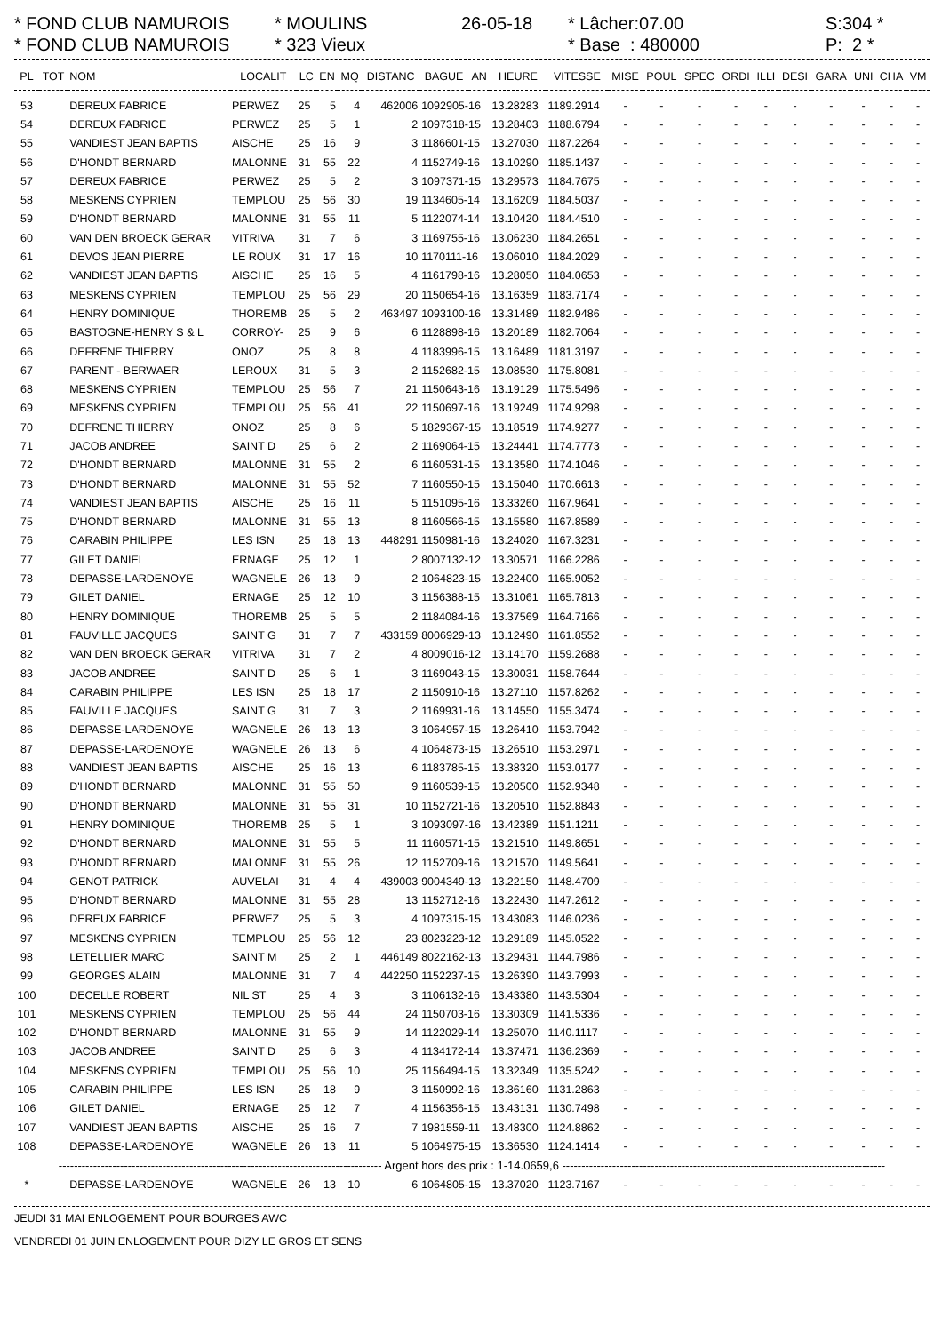* FOND CLUB NAMUROIS * MOULINS 26-05-18 * Lâcher:07.00 S:304 *
* FOND CLUB NAMUROIS * 323 Vieux * Base : 480000 P: 2 *
| PL | TOT | NOM | LOCALIT | LC | EN | MQ | DISTANC | BAGUE | AN | HEURE | VITESSE | MISE | POUL | SPEC | ORDI | ILLI | DESI | GARA | UNI | CHA | VM |
| --- | --- | --- | --- | --- | --- | --- | --- | --- | --- | --- | --- | --- | --- | --- | --- | --- | --- | --- | --- | --- | --- |
| 53 | | DEREUX FABRICE | PERWEZ | 25 | 5 | 4 | 462006 | 1092905-16 | | 13.28283 | 1189.2914 | - | - | - | - | - | - | - | - | - | - |
| 54 | | DEREUX FABRICE | PERWEZ | 25 | 5 | 1 | 2 | 1097318-15 | | 13.28403 | 1188.6794 | - | - | - | - | - | - | - | - | - | - |
| 55 | | VANDIEST JEAN BAPTIS | AISCHE | 25 | 16 | 9 | 3 | 1186601-15 | | 13.27030 | 1187.2264 | - | - | - | - | - | - | - | - | - | - |
| 56 | | D'HONDT BERNARD | MALONNE | 31 | 55 | 22 | 4 | 1152749-16 | | 13.10290 | 1185.1437 | - | - | - | - | - | - | - | - | - | - |
| 57 | | DEREUX FABRICE | PERWEZ | 25 | 5 | 2 | 3 | 1097371-15 | | 13.29573 | 1184.7675 | - | - | - | - | - | - | - | - | - | - |
| 58 | | MESKENS CYPRIEN | TEMPLOU | 25 | 56 | 30 | 19 | 1134605-14 | | 13.16209 | 1184.5037 | - | - | - | - | - | - | - | - | - | - |
| 59 | | D'HONDT BERNARD | MALONNE | 31 | 55 | 11 | 5 | 1122074-14 | | 13.10420 | 1184.4510 | - | - | - | - | - | - | - | - | - | - |
| 60 | | VAN DEN BROECK GERAR | VITRIVA | 31 | 7 | 6 | 3 | 1169755-16 | | 13.06230 | 1184.2651 | - | - | - | - | - | - | - | - | - | - |
| 61 | | DEVOS JEAN PIERRE | LE ROUX | 31 | 17 | 16 | 10 | 1170111-16 | | 13.06010 | 1184.2029 | - | - | - | - | - | - | - | - | - | - |
| 62 | | VANDIEST JEAN BAPTIS | AISCHE | 25 | 16 | 5 | 4 | 1161798-16 | | 13.28050 | 1184.0653 | - | - | - | - | - | - | - | - | - | - |
| 63 | | MESKENS CYPRIEN | TEMPLOU | 25 | 56 | 29 | 20 | 1150654-16 | | 13.16359 | 1183.7174 | - | - | - | - | - | - | - | - | - | - |
| 64 | | HENRY DOMINIQUE | THOREMB | 25 | 5 | 2 | 463497 | 1093100-16 | | 13.31489 | 1182.9486 | - | - | - | - | - | - | - | - | - | - |
| 65 | | BASTOGNE-HENRY S & L | CORROY- | 25 | 9 | 6 | 6 | 1128898-16 | | 13.20189 | 1182.7064 | - | - | - | - | - | - | - | - | - | - |
| 66 | | DEFRENE THIERRY | ONOZ | 25 | 8 | 8 | 4 | 1183996-15 | | 13.16489 | 1181.3197 | - | - | - | - | - | - | - | - | - | - |
| 67 | | PARENT - BERWAER | LEROUX | 31 | 5 | 3 | 2 | 1152682-15 | | 13.08530 | 1175.8081 | - | - | - | - | - | - | - | - | - | - |
| 68 | | MESKENS CYPRIEN | TEMPLOU | 25 | 56 | 7 | 21 | 1150643-16 | | 13.19129 | 1175.5496 | - | - | - | - | - | - | - | - | - | - |
| 69 | | MESKENS CYPRIEN | TEMPLOU | 25 | 56 | 41 | 22 | 1150697-16 | | 13.19249 | 1174.9298 | - | - | - | - | - | - | - | - | - | - |
| 70 | | DEFRENE THIERRY | ONOZ | 25 | 8 | 6 | 5 | 1829367-15 | | 13.18519 | 1174.9277 | - | - | - | - | - | - | - | - | - | - |
| 71 | | JACOB ANDREE | SAINT D | 25 | 6 | 2 | 2 | 1169064-15 | | 13.24441 | 1174.7773 | - | - | - | - | - | - | - | - | - | - |
| 72 | | D'HONDT BERNARD | MALONNE | 31 | 55 | 2 | 6 | 1160531-15 | | 13.13580 | 1174.1046 | - | - | - | - | - | - | - | - | - | - |
| 73 | | D'HONDT BERNARD | MALONNE | 31 | 55 | 52 | 7 | 1160550-15 | | 13.15040 | 1170.6613 | - | - | - | - | - | - | - | - | - | - |
| 74 | | VANDIEST JEAN BAPTIS | AISCHE | 25 | 16 | 11 | 5 | 1151095-16 | | 13.33260 | 1167.9641 | - | - | - | - | - | - | - | - | - | - |
| 75 | | D'HONDT BERNARD | MALONNE | 31 | 55 | 13 | 8 | 1160566-15 | | 13.15580 | 1167.8589 | - | - | - | - | - | - | - | - | - | - |
| 76 | | CARABIN PHILIPPE | LES ISN | 25 | 18 | 13 | 448291 | 1150981-16 | | 13.24020 | 1167.3231 | - | - | - | - | - | - | - | - | - | - |
| 77 | | GILET DANIEL | ERNAGE | 25 | 12 | 1 | 2 | 8007132-12 | | 13.30571 | 1166.2286 | - | - | - | - | - | - | - | - | - | - |
| 78 | | DEPASSE-LARDENOYE | WAGNELE | 26 | 13 | 9 | 2 | 1064823-15 | | 13.22400 | 1165.9052 | - | - | - | - | - | - | - | - | - | - |
| 79 | | GILET DANIEL | ERNAGE | 25 | 12 | 10 | 3 | 1156388-15 | | 13.31061 | 1165.7813 | - | - | - | - | - | - | - | - | - | - |
| 80 | | HENRY DOMINIQUE | THOREMB | 25 | 5 | 5 | 2 | 1184084-16 | | 13.37569 | 1164.7166 | - | - | - | - | - | - | - | - | - | - |
| 81 | | FAUVILLE JACQUES | SAINT G | 31 | 7 | 7 | 433159 | 8006929-13 | | 13.12490 | 1161.8552 | - | - | - | - | - | - | - | - | - | - |
| 82 | | VAN DEN BROECK GERAR | VITRIVA | 31 | 7 | 2 | 4 | 8009016-12 | | 13.14170 | 1159.2688 | - | - | - | - | - | - | - | - | - | - |
| 83 | | JACOB ANDREE | SAINT D | 25 | 6 | 1 | 3 | 1169043-15 | | 13.30031 | 1158.7644 | - | - | - | - | - | - | - | - | - | - |
| 84 | | CARABIN PHILIPPE | LES ISN | 25 | 18 | 17 | 2 | 1150910-16 | | 13.27110 | 1157.8262 | - | - | - | - | - | - | - | - | - | - |
| 85 | | FAUVILLE JACQUES | SAINT G | 31 | 7 | 3 | 2 | 1169931-16 | | 13.14550 | 1155.3474 | - | - | - | - | - | - | - | - | - | - |
| 86 | | DEPASSE-LARDENOYE | WAGNELE | 26 | 13 | 13 | 3 | 1064957-15 | | 13.26410 | 1153.7942 | - | - | - | - | - | - | - | - | - | - |
| 87 | | DEPASSE-LARDENOYE | WAGNELE | 26 | 13 | 6 | 4 | 1064873-15 | | 13.26510 | 1153.2971 | - | - | - | - | - | - | - | - | - | - |
| 88 | | VANDIEST JEAN BAPTIS | AISCHE | 25 | 16 | 13 | 6 | 1183785-15 | | 13.38320 | 1153.0177 | - | - | - | - | - | - | - | - | - | - |
| 89 | | D'HONDT BERNARD | MALONNE | 31 | 55 | 50 | 9 | 1160539-15 | | 13.20500 | 1152.9348 | - | - | - | - | - | - | - | - | - | - |
| 90 | | D'HONDT BERNARD | MALONNE | 31 | 55 | 31 | 10 | 1152721-16 | | 13.20510 | 1152.8843 | - | - | - | - | - | - | - | - | - | - |
| 91 | | HENRY DOMINIQUE | THOREMB | 25 | 5 | 1 | 3 | 1093097-16 | | 13.42389 | 1151.1211 | - | - | - | - | - | - | - | - | - | - |
| 92 | | D'HONDT BERNARD | MALONNE | 31 | 55 | 5 | 11 | 1160571-15 | | 13.21510 | 1149.8651 | - | - | - | - | - | - | - | - | - | - |
| 93 | | D'HONDT BERNARD | MALONNE | 31 | 55 | 26 | 12 | 1152709-16 | | 13.21570 | 1149.5641 | - | - | - | - | - | - | - | - | - | - |
| 94 | | GENOT PATRICK | AUVELAI | 31 | 4 | 4 | 439003 | 9004349-13 | | 13.22150 | 1148.4709 | - | - | - | - | - | - | - | - | - | - |
| 95 | | D'HONDT BERNARD | MALONNE | 31 | 55 | 28 | 13 | 1152712-16 | | 13.22430 | 1147.2612 | - | - | - | - | - | - | - | - | - | - |
| 96 | | DEREUX FABRICE | PERWEZ | 25 | 5 | 3 | 4 | 1097315-15 | | 13.43083 | 1146.0236 | - | - | - | - | - | - | - | - | - | - |
| 97 | | MESKENS CYPRIEN | TEMPLOU | 25 | 56 | 12 | 23 | 8023223-12 | | 13.29189 | 1145.0522 | - | - | - | - | - | - | - | - | - | - |
| 98 | | LETELLIER MARC | SAINT M | 25 | 2 | 1 | 446149 | 8022162-13 | | 13.29431 | 1144.7986 | - | - | - | - | - | - | - | - | - | - |
| 99 | | GEORGES ALAIN | MALONNE | 31 | 7 | 4 | 442250 | 1152237-15 | | 13.26390 | 1143.7993 | - | - | - | - | - | - | - | - | - | - |
| 100 | | DECELLE ROBERT | NIL ST | 25 | 4 | 3 | 3 | 1106132-16 | | 13.43380 | 1143.5304 | - | - | - | - | - | - | - | - | - | - |
| 101 | | MESKENS CYPRIEN | TEMPLOU | 25 | 56 | 44 | 24 | 1150703-16 | | 13.30309 | 1141.5336 | - | - | - | - | - | - | - | - | - | - |
| 102 | | D'HONDT BERNARD | MALONNE | 31 | 55 | 9 | 14 | 1122029-14 | | 13.25070 | 1140.1117 | - | - | - | - | - | - | - | - | - | - |
| 103 | | JACOB ANDREE | SAINT D | 25 | 6 | 3 | 4 | 1134172-14 | | 13.37471 | 1136.2369 | - | - | - | - | - | - | - | - | - | - |
| 104 | | MESKENS CYPRIEN | TEMPLOU | 25 | 56 | 10 | 25 | 1156494-15 | | 13.32349 | 1135.5242 | - | - | - | - | - | - | - | - | - | - |
| 105 | | CARABIN PHILIPPE | LES ISN | 25 | 18 | 9 | 3 | 1150992-16 | | 13.36160 | 1131.2863 | - | - | - | - | - | - | - | - | - | - |
| 106 | | GILET DANIEL | ERNAGE | 25 | 12 | 7 | 4 | 1156356-15 | | 13.43131 | 1130.7498 | - | - | - | - | - | - | - | - | - | - |
| 107 | | VANDIEST JEAN BAPTIS | AISCHE | 25 | 16 | 7 | 7 | 1981559-11 | | 13.48300 | 1124.8862 | - | - | - | - | - | - | - | - | - | - |
| 108 | | DEPASSE-LARDENOYE | WAGNELE | 26 | 13 | 11 | 5 | 1064975-15 | | 13.36530 | 1124.1414 | - | - | - | - | - | - | - | - | - | - |
| ------------------------------------------------------------------------------------ Argent hors des prix : 1-14.0659,6 ------------------------------------------------------------------------------------ | | | | | | | | | | | | | | | | | | | | | |
| * | | DEPASSE-LARDENOYE | WAGNELE | 26 | 13 | 10 | 6 | 1064805-15 | | 13.37020 | 1123.7167 | - | - | - | - | - | - | - | - | - | - |
JEUDI 31 MAI ENLOGEMENT POUR BOURGES AWC
VENDREDI 01 JUIN ENLOGEMENT POUR DIZY LE GROS ET SENS